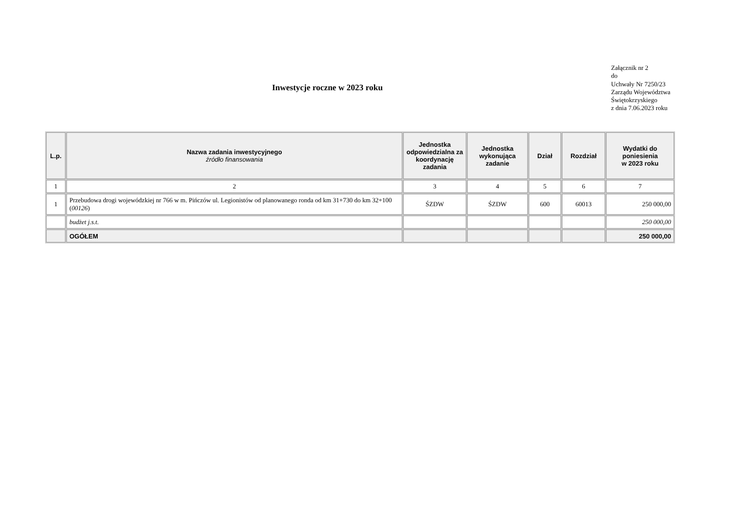Inwestycje roczne w 2023 roku
Załącznik nr 2
do
Uchwały Nr 7250/23
Zarządu Województwa
Świętokrzyskiego
z dnia 7.06.2023 roku
| L.p. | Nazwa zadania inwestycyjnego źródło finansowania | Jednostka odpowiedzialna za koordynację zadania | Jednostka wykonująca zadanie | Dział | Rozdział | Wydatki do poniesienia w 2023 roku |
| --- | --- | --- | --- | --- | --- | --- |
| 1 | 2 | 3 | 4 | 5 | 6 | 7 |
| 1 | Przebudowa drogi wojewódzkiej nr 766 w m. Pińczów ul. Legionistów od planowanego ronda od km 31+730 do km 32+100 ( 00126 ) | ŚZDW | ŚZDW | 600 | 60013 | 250 000,00 |
| | budżet j.s.t. | | | | | 250 000,00 |
| | OGÓŁEM | | | | | 250 000,00 |